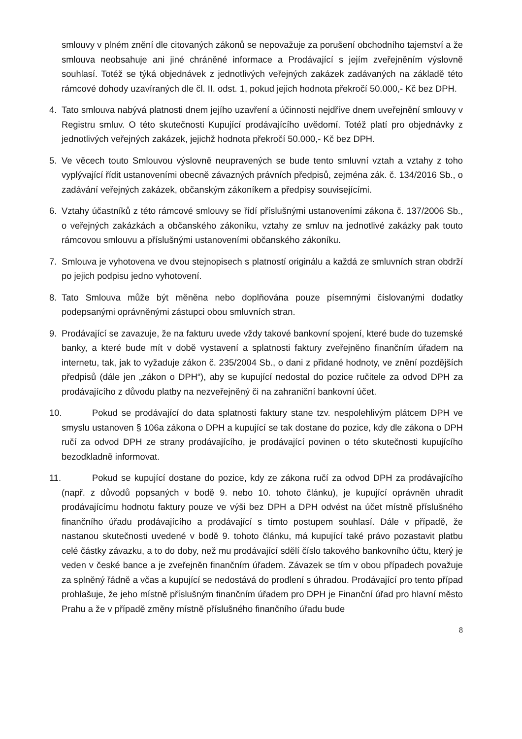smlouvy v plném znění dle citovaných zákonů se nepovažuje za porušení obchodního tajemství a že smlouva neobsahuje ani jiné chráněné informace a Prodávající s jejím zveřejněním výslovně souhlasí. Totéž se týká objednávek z jednotlivých veřejných zakázek zadávaných na základě této rámcové dohody uzavíraných dle čl. II. odst. 1, pokud jejich hodnota překročí 50.000,- Kč bez DPH.
4. Tato smlouva nabývá platnosti dnem jejího uzavření a účinnosti nejdříve dnem uveřejnění smlouvy v Registru smluv. O této skutečnosti Kupující prodávajícího uvědomí. Totéž platí pro objednávky z jednotlivých veřejných zakázek, jejichž hodnota překročí 50.000,- Kč bez DPH.
5. Ve věcech touto Smlouvou výslovně neupravených se bude tento smluvní vztah a vztahy z toho vyplývající řídit ustanoveními obecně závazných právních předpisů, zejména zák. č. 134/2016 Sb., o zadávání veřejných zakázek, občanským zákoníkem a předpisy souvisejícími.
6. Vztahy účastníků z této rámcové smlouvy se řídí příslušnými ustanoveními zákona č. 137/2006 Sb., o veřejných zakázkách a občanského zákoníku, vztahy ze smluv na jednotlivé zakázky pak touto rámcovou smlouvu a příslušnými ustanoveními občanského zákoníku.
7. Smlouva je vyhotovena ve dvou stejnopisech s platností originálu a každá ze smluvních stran obdrží po jejich podpisu jedno vyhotovení.
8. Tato Smlouva může být měněna nebo doplňována pouze písemnými číslovanými dodatky podepsanými oprávněnými zástupci obou smluvních stran.
9. Prodávající se zavazuje, že na fakturu uvede vždy takové bankovní spojení, které bude do tuzemské banky, a které bude mít v době vystavení a splatnosti faktury zveřejněno finančním úřadem na internetu, tak, jak to vyžaduje zákon č. 235/2004 Sb., o dani z přidané hodnoty, ve znění pozdějších předpisů (dále jen „zákon o DPH“), aby se kupující nedostal do pozice ručitele za odvod DPH za prodávajícího z důvodu platby na nezveřejněný či na zahraniční bankovní účet.
10. Pokud se prodávající do data splatnosti faktury stane tzv. nespolehlivým plátcem DPH ve smyslu ustanoven § 106a zákona o DPH a kupující se tak dostane do pozice, kdy dle zákona o DPH ručí za odvod DPH ze strany prodávajícího, je prodávající povinen o této skutečnosti kupujícího bezodkladně informovat.
11. Pokud se kupující dostane do pozice, kdy ze zákona ručí za odvod DPH za prodávajícího (např. z důvodů popsaných v bodě 9. nebo 10. tohoto článku), je kupující oprávněn uhradit prodávajícímu hodnotu faktury pouze ve výši bez DPH a DPH odvést na účet místně příslušného finančního úřadu prodávajícího a prodávající s tímto postupem souhlasí. Dále v případě, že nastanou skutečnosti uvedené v bodě 9. tohoto článku, má kupující také právo pozastavit platbu celé částky závazku, a to do doby, než mu prodávající sdělí číslo takového bankovního účtu, který je veden v české bance a je zveřejněn finančním úřadem. Závazek se tím v obou případech považuje za splněný řádně a včas a kupující se nedostává do prodlení s úhradou. Prodávající pro tento případ prohlašuje, že jeho místně příslušným finančním úřadem pro DPH je Finanční úřad pro hlavní město Prahu a že v případě změny místně příslušného finančního úřadu bude
8